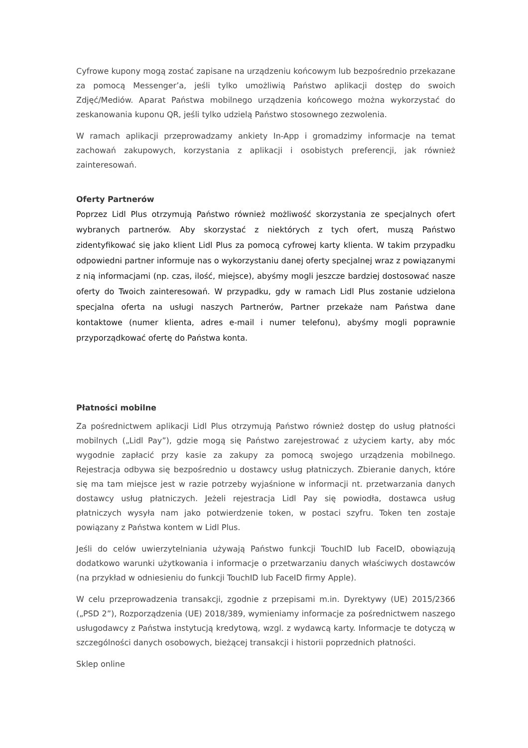Cyfrowe kupony mogą zostać zapisane na urządzeniu końcowym lub bezpośrednio przekazane za pomocą Messenger’a, jeśli tylko umożliwią Państwo aplikacji dostęp do swoich Zdjęć/Mediów. Aparat Państwa mobilnego urządzenia końcowego można wykorzystać do zeskanowania kuponu QR, jeśli tylko udzielą Państwo stosownego zezwolenia.
W ramach aplikacji przeprowadzamy ankiety In-App i gromadzimy informacje na temat zachowań zakupowych, korzystania z aplikacji i osobistych preferencji, jak również zainteresowań.
Oferty Partnerów
Poprzez Lidl Plus otrzymują Państwo również możliwość skorzystania ze specjalnych ofert wybranych partnerów. Aby skorzystać z niektórych z tych ofert, muszą Państwo zidentyfikować się jako klient Lidl Plus za pomocą cyfrowej karty klienta. W takim przypadku odpowiedni partner informuje nas o wykorzystaniu danej oferty specjalnej wraz z powiązanymi z nią informacjami (np. czas, ilość, miejsce), abyśmy mogli jeszcze bardziej dostosować nasze oferty do Twoich zainteresowań. W przypadku, gdy w ramach Lidl Plus zostanie udzielona specjalna oferta na usługi naszych Partnerów, Partner przekaże nam Państwa dane kontaktowe (numer klienta, adres e-mail i numer telefonu), abyśmy mogli poprawnie przyporządkować ofertę do Państwa konta.
Płatności mobilne
Za pośrednictwem aplikacji Lidl Plus otrzymują Państwo również dostęp do usług płatności mobilnych („Lidl Pay”), gdzie mogą się Państwo zarejestrować z użyciem karty, aby móc wygodnie zapłacić przy kasie za zakupy za pomocą swojego urządzenia mobilnego. Rejestracja odbywa się bezpośrednio u dostawcy usług płatniczych. Zbieranie danych, które się ma tam miejsce jest w razie potrzeby wyjaśnione w informacji nt. przetwarzania danych dostawcy usług płatniczych. Jeżeli rejestracja Lidl Pay się powiodła, dostawca usług płatniczych wysyła nam jako potwierdzenie token, w postaci szyfru. Token ten zostaje powiązany z Państwa kontem w Lidl Plus.
Jeśli do celów uwierzytelniania używają Państwo funkcji TouchID lub FaceID, obowiązują dodatkowo warunki użytkowania i informacje o przetwarzaniu danych właściwych dostawców (na przykład w odniesieniu do funkcji TouchID lub FaceID firmy Apple).
W celu przeprowadzenia transakcji, zgodnie z przepisami m.in. Dyrektywy (UE) 2015/2366 („PSD 2”), Rozporządzenia (UE) 2018/389, wymieniamy informacje za pośrednictwem naszego usługodawcy z Państwa instytucją kredytową, wzgl. z wydawcą karty. Informacje te dotyczą w szczególności danych osobowych, bieżącej transakcji i historii poprzednich płatności.
Sklep online